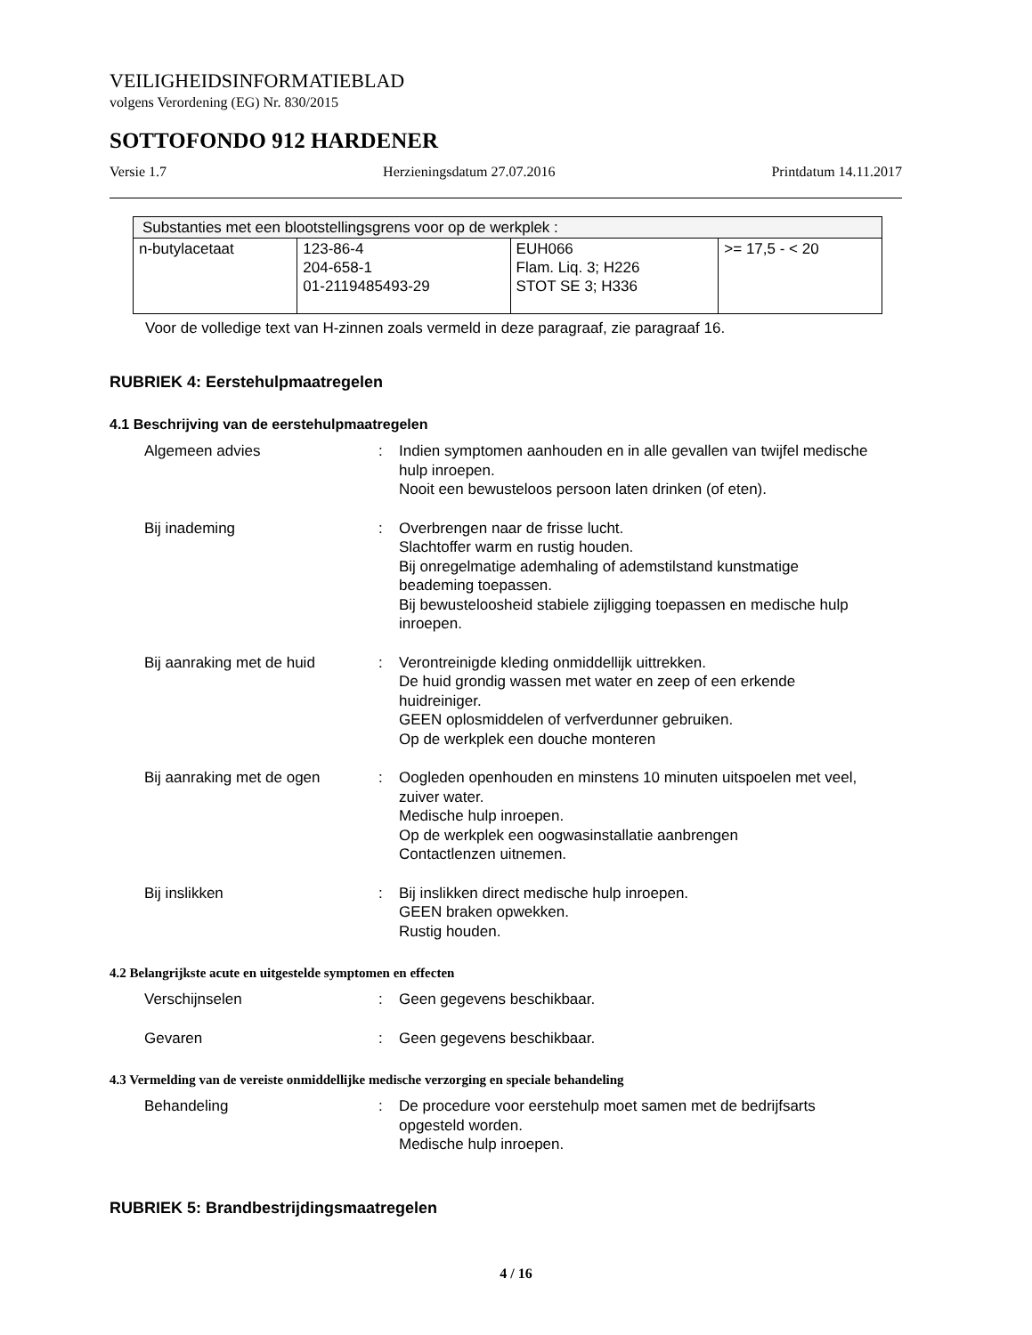VEILIGHEIDSINFORMATIEBLAD
volgens Verordening (EG) Nr. 830/2015
SOTTOFONDO 912 HARDENER
Versie 1.7 Herzieningsdatum 27.07.2016 Printdatum 14.11.2017
| Substanties met een blootstellingsgrens voor op de werkplek : | | | |
| n-butylacetaat | 123-86-4 204-658-1 01-2119485493-29 | EUH066 Flam. Liq. 3; H226 STOT SE 3; H336 | >= 17,5 - < 20 |
Voor de volledige text van H-zinnen zoals vermeld in deze paragraaf, zie paragraaf 16.
RUBRIEK 4: Eerstehulpmaatregelen
4.1 Beschrijving van de eerstehulpmaatregelen
Algemeen advies : Indien symptomen aanhouden en in alle gevallen van twijfel medische hulp inroepen.
Nooit een bewusteloos persoon laten drinken (of eten).
Bij inademing : Overbrengen naar de frisse lucht.
Slachtoffer warm en rustig houden.
Bij onregelmatige ademhaling of ademstilstand kunstmatige beademing toepassen.
Bij bewusteloosheid stabiele zijligging toepassen en medische hulp inroepen.
Bij aanraking met de huid : Verontreinigde kleding onmiddellijk uittrekken.
De huid grondig wassen met water en zeep of een erkende huidreiniger.
GEEN oplosmiddelen of verfverdunner gebruiken.
Op de werkplek een douche monteren
Bij aanraking met de ogen : Oogleden openhouden en minstens 10 minuten uitspoelen met veel, zuiver water.
Medische hulp inroepen.
Op de werkplek een oogwasinstallatie aanbrengen
Contactlenzen uitnemen.
Bij inslikken : Bij inslikken direct medische hulp inroepen.
GEEN braken opwekken.
Rustig houden.
4.2 Belangrijkste acute en uitgestelde symptomen en effecten
Verschijnselen : Geen gegevens beschikbaar.
Gevaren : Geen gegevens beschikbaar.
4.3 Vermelding van de vereiste onmiddellijke medische verzorging en speciale behandeling
Behandeling : De procedure voor eerstehulp moet samen met de bedrijfsarts opgesteld worden.
Medische hulp inroepen.
RUBRIEK 5: Brandbestrijdingsmaatregelen
4 / 16